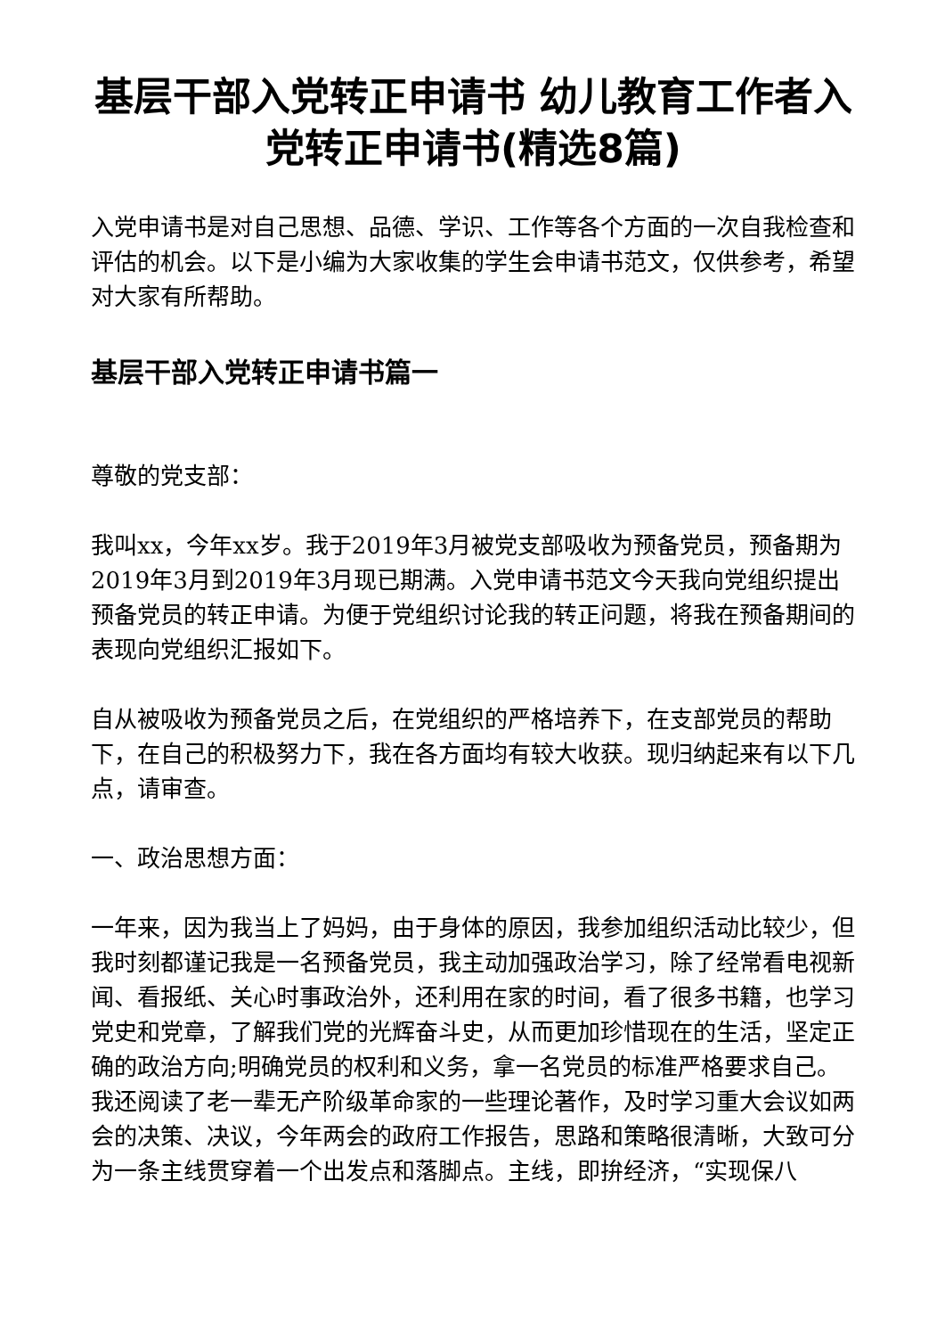基层干部入党转正申请书 幼儿教育工作者入党转正申请书(精选8篇)
入党申请书是对自己思想、品德、学识、工作等各个方面的一次自我检查和评估的机会。以下是小编为大家收集的学生会申请书范文，仅供参考，希望对大家有所帮助。
基层干部入党转正申请书篇一
尊敬的党支部：
我叫xx，今年xx岁。我于2019年3月被党支部吸收为预备党员，预备期为2019年3月到2019年3月现已期满。入党申请书范文今天我向党组织提出预备党员的转正申请。为便于党组织讨论我的转正问题，将我在预备期间的表现向党组织汇报如下。
自从被吸收为预备党员之后，在党组织的严格培养下，在支部党员的帮助下，在自己的积极努力下，我在各方面均有较大收获。现归纳起来有以下几点，请审查。
一、政治思想方面：
一年来，因为我当上了妈妈，由于身体的原因，我参加组织活动比较少，但我时刻都谨记我是一名预备党员，我主动加强政治学习，除了经常看电视新闻、看报纸、关心时事政治外，还利用在家的时间，看了很多书籍，也学习党史和党章，了解我们党的光辉奋斗史，从而更加珍惜现在的生活，坚定正确的政治方向;明确党员的权利和义务，拿一名党员的标准严格要求自己。我还阅读了老一辈无产阶级革命家的一些理论著作，及时学习重大会议如两会的决策、决议，今年两会的政府工作报告，思路和策略很清晰，大致可分为一条主线贯穿着一个出发点和落脚点。主线，即拚经济，“实现保八